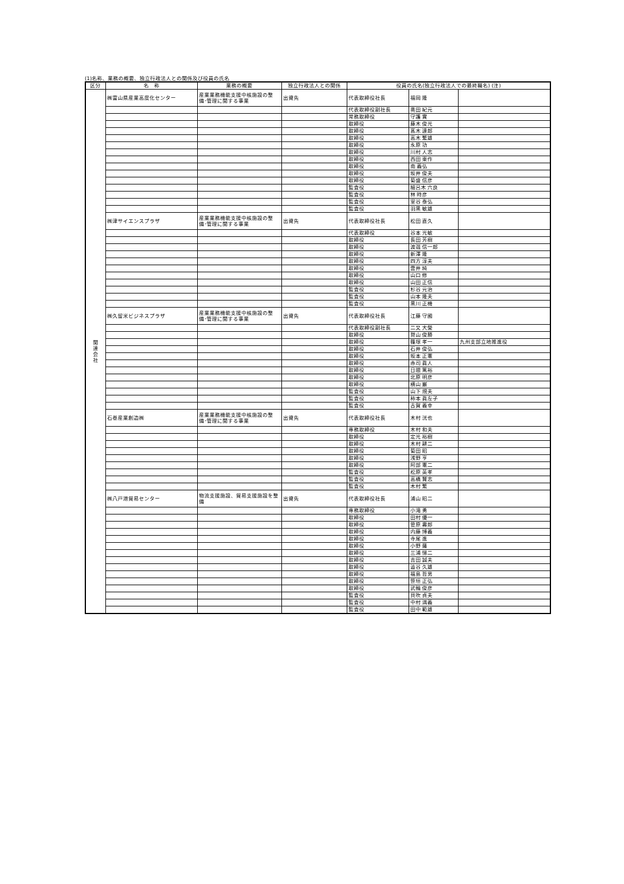(1)名称、業務の概要、独立行政法人との関係及び役員の氏名
| 区分 | 名 称 | 業務の概要 | 独立行政法人との関係 | 役員の氏名(独立行政法人での最終職名) (注) | | |
| --- | --- | --- | --- | --- | --- | --- |
| 関 連 会 社 | ㈱富山県産業高度化センター | 産業業務機能支援中核施設の整備･管理に関する事業 | 出資先 | 代表取締役社長 | 福岡 隆 | |
| | | | | 代表取締役副社長 | 奥田 紀元 | |
| | | | | 常務取締役 | 守護 實 | |
| | | | | 取締役 | 藤木 俊光 | |
| | | | | 取締役 | 髙木 達郎 | |
| | | | | 取締役 | 高木 繁雄 | |
| | | | | 取締役 | 永原 功 | |
| | | | | 取締役 | 川村 人志 | |
| | | | | 取締役 | 西田 東作 | |
| | | | | 取締役 | 南 義弘 | |
| | | | | 取締役 | 坂井 俊夫 | |
| | | | | 取締役 | 菊盛 信彦 | |
| | | | | 監査役 | 細呂木 六良 | |
| | | | | 監査役 | 林 時彦 | |
| | | | | 監査役 | 室谷 泰弘 | |
| | | | | 監査役 | 羽黒 敏雄 | |
| | ㈱津サイエンスプラザ | 産業業務機能支援中核施設の整備･管理に関する事業 | 出資先 | 代表取締役社長 | 松田 直久 | |
| | | | | 代表取締役 | 谷本 光敏 | |
| | | | | 取締役 | 長田 芳樹 | |
| | | | | 取締役 | 渡邉 信一郎 | |
| | | | | 取締役 | 新澤 隆 | |
| | | | | 取締役 | 四方 淳夫 | |
| | | | | 取締役 | 雲井 純 | |
| | | | | 取締役 | 山口 修 | |
| | | | | 取締役 | 山田 正信 | |
| | | | | 監査役 | 杉谷 元治 | |
| | | | | 監査役 | 山本 隆夫 | |
| | | | | 監査役 | 黒川 正機 | |
| | ㈱久留米ビジネスプラザ | 産業業務機能支援中核施設の整備･管理に関する事業 | 出資先 | 代表取締役社長 | 江藤 守國 | |
| | | | | 代表取締役副社長 | 二又 大榮 | |
| | | | | 取締役 | 鷲山 俊勝 | |
| | | | | 取締役 | 篠塚 孝一 | 九州支部立地推進役 |
| | | | | 取締役 | 石井 俊弘 | |
| | | | | 取締役 | 坂本 正憲 | |
| | | | | 取締役 | 赤司 眞人 | |
| | | | | 取締役 | 日隈 篤裕 | |
| | | | | 取締役 | 北原 明彦 | |
| | | | | 取締役 | 横山 巌 | |
| | | | | 監査役 | 山下 規夫 | |
| | | | | 監査役 | 柿本 眞左子 | |
| | | | | 監査役 | 古賀 義幸 | |
| | 石巻産業創造㈱ | 産業業務機能支援中核施設の整備･管理に関する事業 | 出資先 | 代表取締役社長 | 木村 洸也 | |
| | | | | 専務取締役 | 木村 和夫 | |
| | | | | 取締役 | 定光 裕樹 | |
| | | | | 取締役 | 木村 耕二 | |
| | | | | 取締役 | 菊田 昭 | |
| | | | | 取締役 | 浅野 亨 | |
| | | | | 取締役 | 阿部 憲二 | |
| | | | | 監査役 | 松原 英孝 | |
| | | | | 監査役 | 高橋 賢志 | |
| | | | | 監査役 | 木村 繁 | |
| | ㈱八戸港貿易センター | 物流支援施設、貿易支援施設を整備 | 出資先 | 代表取締役社長 | 浦山 昭二 | |
| | | | | 専務取締役 | 小滝 勇 | |
| | | | | 取締役 | 田村 優一 | |
| | | | | 取締役 | 菅原 壽郎 | |
| | | | | 取締役 | 内藤 博義 | |
| | | | | 取締役 | 寺尾 進 | |
| | | | | 取締役 | 小野 薩 | |
| | | | | 取締役 | 三浦 悌二 | |
| | | | | 取締役 | 吉田 誠夫 | |
| | | | | 取締役 | 澁谷 久雄 | |
| | | | | 取締役 | 福島 哲男 | |
| | | | | 取締役 | 笹垣 正弘 | |
| | | | | 取締役 | 武輪 俊彦 | |
| | | | | 監査役 | 貝吹 貞夫 | |
| | | | | 監査役 | 中村 満義 | |
| | | | | 監査役 | 田中 範雄 | |